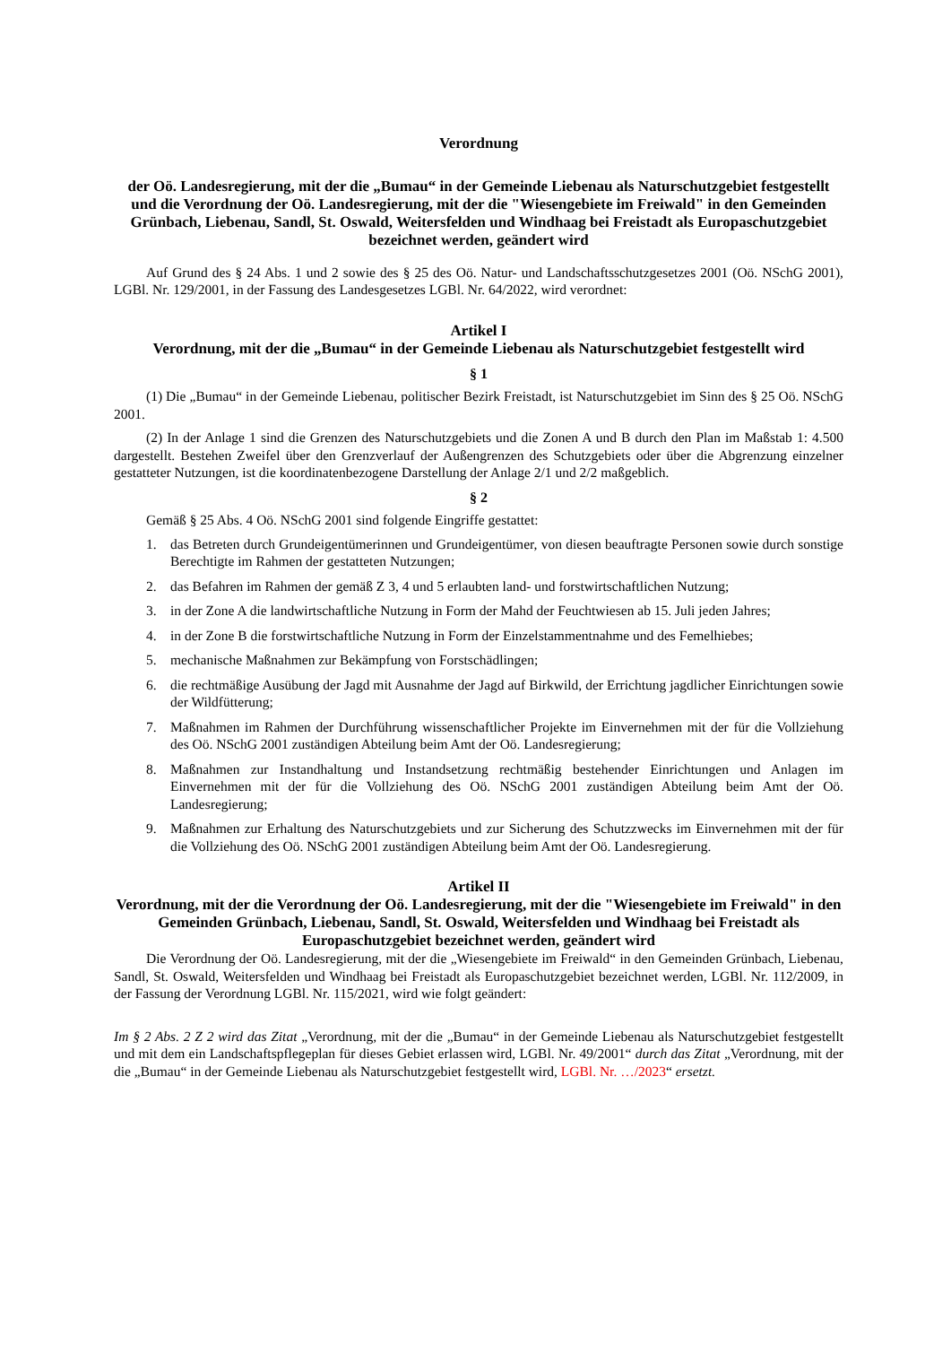Verordnung
der Oö. Landesregierung, mit der die „Bumau“ in der Gemeinde Liebenau als Naturschutzgebiet festgestellt und die Verordnung der Oö. Landesregierung, mit der die "Wiesengebiete im Freiwald" in den Gemeinden Grünbach, Liebenau, Sandl, St. Oswald, Weitersfelden und Windhaag bei Freistadt als Europaschutzgebiet bezeichnet werden, geändert wird
Auf Grund des § 24 Abs. 1 und 2 sowie des § 25 des Oö. Natur- und Landschaftsschutzgesetzes 2001 (Oö. NSchG 2001), LGBl. Nr. 129/2001, in der Fassung des Landesgesetzes LGBl. Nr. 64/2022, wird verordnet:
Artikel I
Verordnung, mit der die „Bumau“ in der Gemeinde Liebenau als Naturschutzgebiet festgestellt wird
§ 1
(1) Die „Bumau“ in der Gemeinde Liebenau, politischer Bezirk Freistadt, ist Naturschutzgebiet im Sinn des § 25 Oö. NSchG 2001.
(2) In der Anlage 1 sind die Grenzen des Naturschutzgebiets und die Zonen A und B durch den Plan im Maßstab 1: 4.500 dargestellt. Bestehen Zweifel über den Grenzverlauf der Außengrenzen des Schutzgebiets oder über die Abgrenzung einzelner gestatteter Nutzungen, ist die koordinatenbezogene Darstellung der Anlage 2/1 und 2/2 maßgeblich.
§ 2
Gemäß § 25 Abs. 4 Oö. NSchG 2001 sind folgende Eingriffe gestattet:
1. das Betreten durch Grundeigentümerinnen und Grundeigentümer, von diesen beauftragte Personen sowie durch sonstige Berechtigte im Rahmen der gestatteten Nutzungen;
2. das Befahren im Rahmen der gemäß Z 3, 4 und 5 erlaubten land- und forstwirtschaftlichen Nutzung;
3. in der Zone A die landwirtschaftliche Nutzung in Form der Mahd der Feuchtwiesen ab 15. Juli jeden Jahres;
4. in der Zone B die forstwirtschaftliche Nutzung in Form der Einzelstammentnahme und des Femelhiebes;
5. mechanische Maßnahmen zur Bekämpfung von Forstschädlingen;
6. die rechtmäßige Ausübung der Jagd mit Ausnahme der Jagd auf Birkwild, der Errichtung jagdlicher Einrichtungen sowie der Wildfütterung;
7. Maßnahmen im Rahmen der Durchführung wissenschaftlicher Projekte im Einvernehmen mit der für die Vollziehung des Oö. NSchG 2001 zuständigen Abteilung beim Amt der Oö. Landesregierung;
8. Maßnahmen zur Instandhaltung und Instandsetzung rechtmäßig bestehender Einrichtungen und Anlagen im Einvernehmen mit der für die Vollziehung des Oö. NSchG 2001 zuständigen Abteilung beim Amt der Oö. Landesregierung;
9. Maßnahmen zur Erhaltung des Naturschutzgebiets und zur Sicherung des Schutzzwecks im Einvernehmen mit der für die Vollziehung des Oö. NSchG 2001 zuständigen Abteilung beim Amt der Oö. Landesregierung.
Artikel II
Verordnung, mit der die Verordnung der Oö. Landesregierung, mit der die "Wiesengebiete im Freiwald" in den Gemeinden Grünbach, Liebenau, Sandl, St. Oswald, Weitersfelden und Windhaag bei Freistadt als Europaschutzgebiet bezeichnet werden, geändert wird
Die Verordnung der Oö. Landesregierung, mit der die „Wiesengebiete im Freiwald“ in den Gemeinden Grünbach, Liebenau, Sandl, St. Oswald, Weitersfelden und Windhaag bei Freistadt als Europaschutzgebiet bezeichnet werden, LGBl. Nr. 112/2009, in der Fassung der Verordnung LGBl. Nr. 115/2021, wird wie folgt geändert:
Im § 2 Abs. 2 Z 2 wird das Zitat „Verordnung, mit der die „Bumau“ in der Gemeinde Liebenau als Naturschutzgebiet festgestellt und mit dem ein Landschaftspflegeplan für dieses Gebiet erlassen wird, LGBl. Nr. 49/2001“ durch das Zitat „Verordnung, mit der die „Bumau“ in der Gemeinde Liebenau als Naturschutzgebiet festgestellt wird, LGBl. Nr. …/2023“ ersetzt.